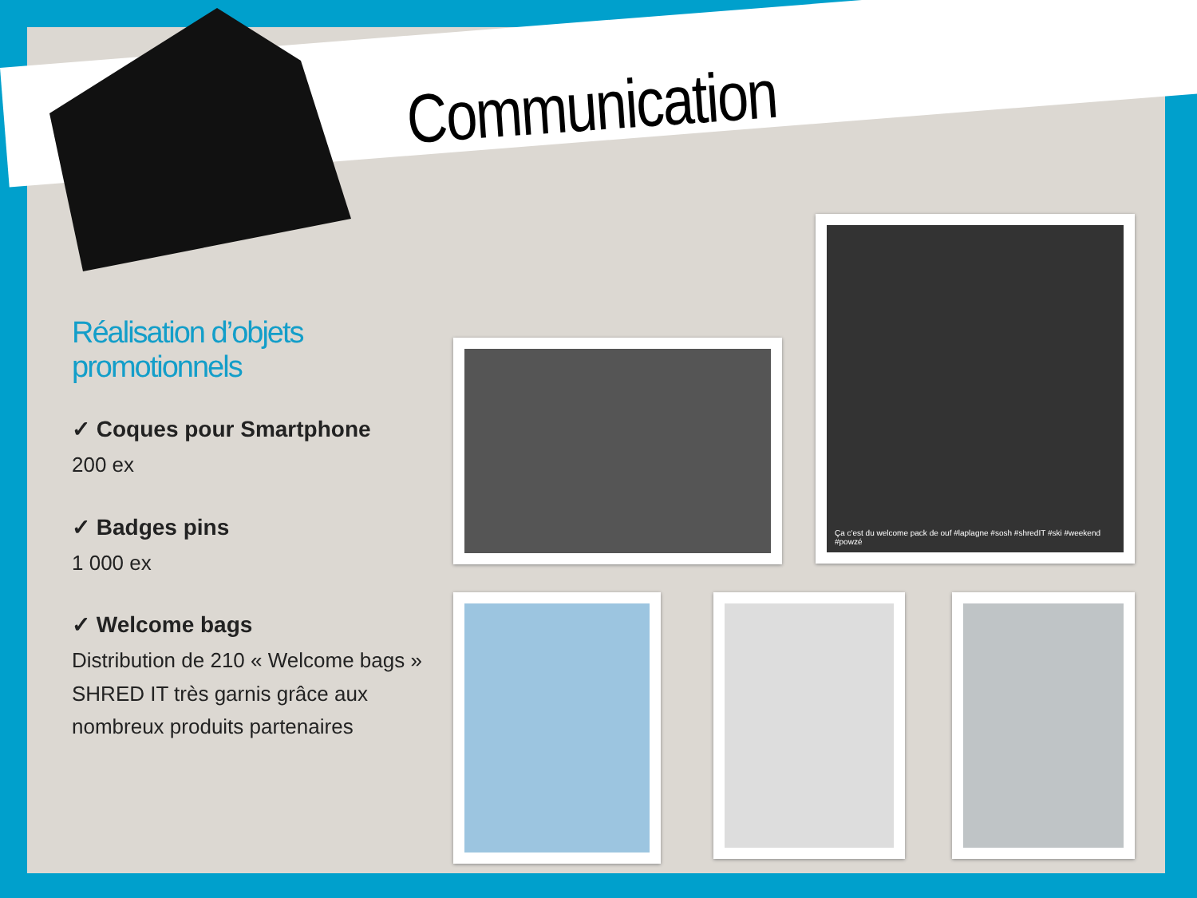Communication
Réalisation d’objets promotionnels
✓ Coques pour Smartphone
200 ex
✓ Badges pins
1 000 ex
✓ Welcome bags
Distribution de 210 « Welcome bags » SHRED IT très garnis grâce aux nombreux produits partenaires
Ça c'est du welcome pack de ouf #laplagne #sosh #shredIT #ski #weekend #powzé